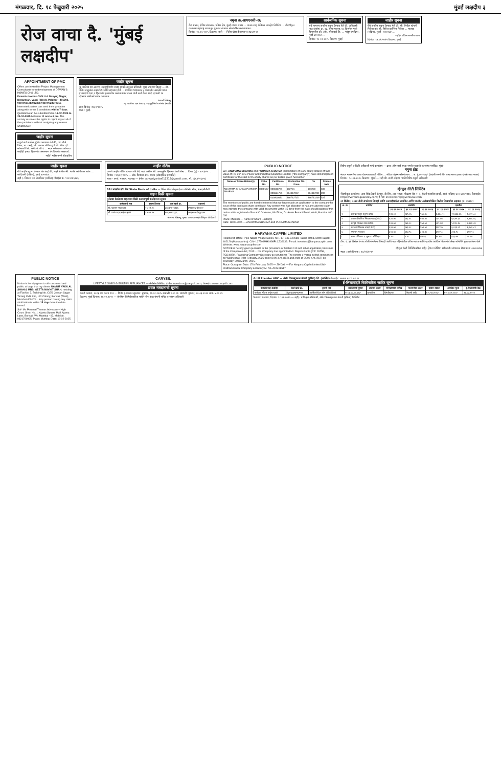मंगळवार, दि. १८ फेब्रुवारी २०२५ मुंबई लक्षदीप ३
रोज वाचा दै. 'मुंबई लक्षदीप'
APPOINTMENT OF PMC
Offers are invited for Project Management Consultants for redevelopment of DEWAN'S HOMES CHS LTD.
Dewan's Homes CHS Ltd. Navyug Nagar, Diwanman, Vasai (West), Palghar - 401202. 9987091178/9323967487/9923572315
Interested parties can send their quotation along with terms & conditions within 7 days. Quotation can be submitted from 18-02-2025 to 24-02-2025 between 11 am to 6 pm. The society reserves the rights to reject any or all of the quotations without assigning any reason whatsoever.
जाहीर सूचना
याद्वारे सर्व जनतेस सुचित करण्यात येते की, गाव मौजे विरार, ता. वसई, जि. पालघर येथील दुर्गा को. ऑप. हौ. सोसायटी लि., फ्लॅट नं. बी-१ ... सदर फ्लॅटबाबत कोणाचा काहीही हक्क, हितसंबंध असल्यास १५ दिवसांत कळवावे.
सही/- महेश करपे ॲडव्होकेट
जाहीर सूचना
न्यु पाकीजा एस.आर.ए. सहगृहनिर्माण संस्था (मर्या) तालुका बोरीवली, मुंबई उपनगर जिल्हा ... श्री. नितिन बाबूलाल ठक्कर हे संस्थेचे सभासद होते ... संस्थेच्या भांडवलात / मालमत्तेत असलेले मयत सभासदाचे भाग व हितसंबंध हस्तांतरित करण्याबाबत वारस यांनी अर्ज केला आहे. हरकती १४ दिवसांत संस्थेकडे सादर कराव्यात.
आपले विश्वासु
न्यु पाकीजा एस.आर.ए. सहगृहनिर्माण संस्था (मर्या)
आज दिनांक :१७/२/२०२५
स्थळ : मुंबई.
नमुना क्र.आयएनसी–२६
केंद्र शासन, क्षेत्रिय संचालक, पश्चिम क्षेत्र, मुंबई यांच्या समक्ष ... मानक शाह फॅब्रिक्स प्रायव्हेट लिमिटेड ... नोंदणीकृत कार्यालय महाराष्ट्र राज्यातून गुजरात राज्यात स्थलांतरित करण्याबाबत.
दिनांक: १८.०२.२०२५ ठिकाण: पाली — नितेश घोडा डीआयएन:०९३६९११८
सार्वजनिक सूचना
सर्व सामान्य जनतेस सूचना देण्यात येते की, अनिवासी गाळा (शॉप) क्र. २३, चौथा मजला, ७८ बिजनेस पार्क प्रिमायसेस को. ऑप. सोसायटी लि. ... भांडुप (पश्चिम), मुंबई ४०००७८ ...
दिनांक: १८-०२-२०२५ ठिकाण: मुंबई
जाहीर सूचना
येथे जनतेस सूचना देण्यात येते की, श्री. सिरील स्टॅनली सिकेरा उर्फ श्री. सिरील फ्रान्सिस सिकेरा ... मालाड (पश्चिम), मुंबई - ४०००६४ ...
सही/- वकिल समरीन खान
दिनांक: १७.०२.२०२५ ठिकाण: मुंबई
जाहीर सूचना
येथे जाहीर सूचना देण्यात येत आहे की, माझे अशिल श्री. भावेश कांतीलाल पटेल ... कांदिवली (पश्चिम), मुंबई ४०००६७ ...
सही /- विकास एन. तांबवेकर (वकील) मोबाईल क्र. ९८२००४६२३६
जाहीर नोटीस
कारणे जाहीर नोटीस देण्यात येते की, माझे अशील श्री. जमालुद्दीन हिमायत अली शेख ... विरार (पु) - ४०१३०५ ...
दिनांक : १८/०२/२०२५ — ॲड. प्रियांका आर. सावंत (ॲडव्होकेट हायकोर्ट)
स्थळ - वसई, पालघर, महाराष्ट्र — ईमेल- adv.priyanka611217@gmail.com, मो. ८३६९५२६०९६
SBI भारतीय स्टेट बैंक State Bank of India — रिटेल ॲसेट सेन्ट्रलाईज्ड प्रोसेसिंग सेंटर, आरएसीपीसी
वाहन विक्री सूचना
पुर्नताबा घेतलेल्या वाहनांच्या विक्री करण्यापुर्वी कर्जदारांना सूचना
| कर्जदाराचे नाव | सूचना दिनांक | कर्ज खाते क्र. | वाहनाचे |
| --- | --- | --- | --- |
| श्री. प्रकाश गायकवाड | १५.०२.२५ | ३६७३५७२९१३६ | एमएच४६ बीई९५२ |
| श्री. प्रशांत दादासाहेब म्हाळे | १५.०२.२५ | ४०६५७४९६६६ | एमएच०५ ईक्यू०१२५ |
आपला विश्वासू, मुख्य व्यवस्थापक/प्राधिकृत अधिकारी
PUBLIC NOTICE
We, ANUPAMA SHARMA and PURNIMA SHARMA joint holders of 1225 equity shares of face value of Rs. 2 in C G Power and Industrial Solutions Limited. ("the company") have lost/misplaced certificate for the said 1225 equity shares as per details given hereunder:
| Name of Share Holder(s) | Folio No. | Certificate No. | Distinctive No. From | To | Shares Held |
| --- | --- | --- | --- | --- | --- |
| ANUPAMA SHARMA PURNIMA SHARMA | 0000567 | 000868701 | 102751 | 103250 | 500 |
| | | 000884753 | 364317042 | 364317241 | 200 |
| | | 000900083 | 366732725 | 366733249 | 525 |
The members of public are hereby informed that we have made an application to the company for issue of the duplicate share certificate. Any person who has objection or has any adverse claim may intimate the company with valid documents within 15 days from the date of publication of this notice at its registered office at C G House, 6th Floor, Dr. Annie Besant Road, Worli, Mumbai 400 030.
Place: Mumbai — Name of Share Holder(s)
Date: 18.02.2025 — ANUPAMA SHARMA and PURNIMA SHARMA
HARYANA CAPFIN LIMITED
Registered Office: Pipe Nagar, Village Sukeli, N.H. 17, B.K.G Road, Taluka Roha, Distt Raigad - 402126 (Maharashtra). CIN- L27209MH1998PLC236139. E-mail: investors@haryanacapfin.com Website: www.haryanacapfin.com
NOTICE is hereby given pursuant to the provisions of Section 110 and other applicable provisions of the Companies Act, 2013 ... the Company has appointed Mr. Rajesh Gupta (CP: 26258, FCS:4870), Practicing Company Secretary as scrutinizer. The remote e-voting period commences on Wednesday, 19th February, 2025 from 09.00 a.m. (IST) and ends at 05.00 p.m. (IST) on Thursday, 20th March, 2025.
Place: Gurugram Date: 17th February, 2025 — JINDAL — For Haryana Capfin Limited Sd/- Pratham Rawal Company Secretary M. No. ACS-58517
विशेष वसुली व विक्री अधिकारी यांचे कार्यालय — द्वारा: ओम साई श्रध्दा नागरी सहकारी पतसंस्था मर्यादित, मुंबई
नमुना झेड
स्थावर मालमत्तेचा ताबा घेतल्याबाबतची नोटीस ... संदिप पांडुरंग कोरगांवकर ... रु. ३,७०,२०८/- (अक्षरी रुपये तीन लाख सत्तर हजार दोनशे आठ फक्त)
दिनांक : १८.०२.२०२५ ठिकाण : मुंबई — सही श्री. बन्सी लक्ष्मण गावडे विशेष वसुली अधिकारी
व्हेन्चुरा गॅरंटी लिमिटेड
नोंदणीकृत कार्यालय : आय-थिंक टेक्नो कॅम्पस, बी विंग, ८वा मजला, पोखरण रोड नं. २, ईस्टर्न एक्सप्रेस हायवे, ठाणे (पश्चिम) ४०० ६०७ भारत. वेबसाईट: https://venturaguaranty.com; ई-मेल: investors.vgl@ventural.com
३१ डिसेंबर, २०२४ रोजी संपलेल्या तिमाही आणि नऊमाहीकरिता स्वतंत्रित आणि एकत्रीत अलेखापरिक्षित वित्तीय निष्कर्षाचा अहवाल (रु. लाखात)
| अ. क्र. | तपशिल | स्वतंत्रीत | | | एकत्रीत | | |
| --- | --- | --- | --- | --- | --- | --- | --- |
| | | ३१.१२.२०२४ | ३१.१२.२०२४ | ३१.१२.२०२३ | ३१.१२.२०२४ | ३१.१२.२०२४ | ३१.१२.२०२३ |
| १ | कार्यचलनातून एकूण उत्पन्न | १४४.०८ | १६९.०६ | ५६७.९५ | ६,३७८.२० | २१,६६३.७६ | ६,७२१.८८ |
| २ | कालावधीकरिता निव्वळ नफा/(तोटा) | १३४.७० | १४३.२८ | ५५९.५० | ८६९.७४ | ५,६९५.६८ | २,२४६.०६ |
| ३ | करपूर्व निव्वळ नफा/(तोटा) | १३४.७० | १४३.२८ | ५५९.५० | ८६९.७४ | ५,६९५.६८ | २,२४६.०६ |
| ४ | करानंतर निव्वळ नफा/(तोटा) | १३४.७० | १४३.२८ | ५५९.५० | ६६४.९७ | ४,२३१.५९ | १,६८६.८१ |
| ६ | समभाग भांडवल | ३१४.९८ | ३१४.९८ | ३१४.९८ | ३१४.९८ | ३१४.९८ | ३१४.९८ |
| ८ | उत्पन्न प्रतिभाग १. मूळ २. सौमिकृत | ४.२२ | ४.४८ | १७.५१ | १८.१५ | ११६.७४ | ५०.९० |
टीप: १. ३१ डिसेंबर २०२४ रोजी संपलेल्या तिमाही आणि नऊ महिन्यांतील वरील स्वतंत्र आणि एकत्रित आर्थिक निकालांचे लेखा समितीने पुनरावलोकन केले ...
व्हेन्चुरा गॅरंटी लिमिटेडकरिता सही/- हेमंत मजेठिया सर्वकालीन संचालक डीआयएन: ००४००४७३
स्थळ : ठाणे दिनांक : १८/०२/२०२५
PUBLIC NOTICE
Notice is hereby given to all concerned and public at large that my clients NAVNIT VADILAL SHAH & MRS. GEETA NAVNIT SHAH, residing at Flat No. 3, Building No. C/25, Jeevan Sagar Tarang CHS Ltd., LIC Colony, Borivali (West), Mumbai 400103 ... Any person having any claim shall intimate within 15 days from the date hereof.
Sd/- Mr. Perumal Thomas Advocate – High Court. Shop No. 1, Ajanta Square Mall, Ajanta Lane, Borivali (W), Mumbai - 92, Mob No. 9821790095. Place: Mumbai Date: 18-02-2025
CARYSIL
LIFESTYLE SINKS & BUILT-IN APPLIANCES — कॅरसिल लिमिटेड. ई-मेल:investors@carysil.com, वेबसाईट:www.carysil.com
टपाल मतदानाची सूचना
कंपनी कायदा, २०१३ च्या कलम ११० ... रिमोट ई-मतदान सुरुवात: बुधवार, १९.०२.२०२५ सकाळी ९.०० वा. समाप्ती: गुरुवार, २०.०३.२०२५ सायं. ५.०० वा.
ठिकाण: मुंबई दिनांक: १७.०२.२०२५ — कॅरसिल लिमिटेडकरिता सही/- रीना शाह कंपनी सचिव व सक्षम अधिकारी
Arcil Premier ARC — ॲसेट रिकन्स्ट्रक्शन कंपनी (इंडिया) लि. (आर्सिल) वेबसाईट: www.arcil.co.in
ई-लिलावाद्वारे विक्रीकरिता जाहिर सूचना
| कर्जदार/सह-कर्जदार | कर्ज खाते क्र. | ट्रस्टचे नाव | सरफायसी सूचना | ताबाचा प्रकार | निरीक्षणाची तारीख | मालमत्तेचा प्रकार | इसारा रक्कम | आरक्षित मूल्य | ई-लिलावाची वेळ |
| --- | --- | --- | --- | --- | --- | --- | --- | --- | --- |
| कर्जदार: गौतम अर्जुन धावरे | पीयुएचएलएमएनएम | आर्सिल-रिटेल लोन पोर्टफोलिओ | रु.१३,५०,०७.४७/- | वास्तविक | विनंतीनुसार | निवासी फ्लॅट | रु.१,९४,२५०/- | रु.१९,४२,५००/- | २४.०३.२०२५ |
ठिकाण: कल्याण, दिनांक: १८.०२.२०२५ — सही/- प्राधिकृत अधिकारी, ॲसेट रिकन्स्ट्रक्शन कंपनी (इंडिया) लिमिटेड